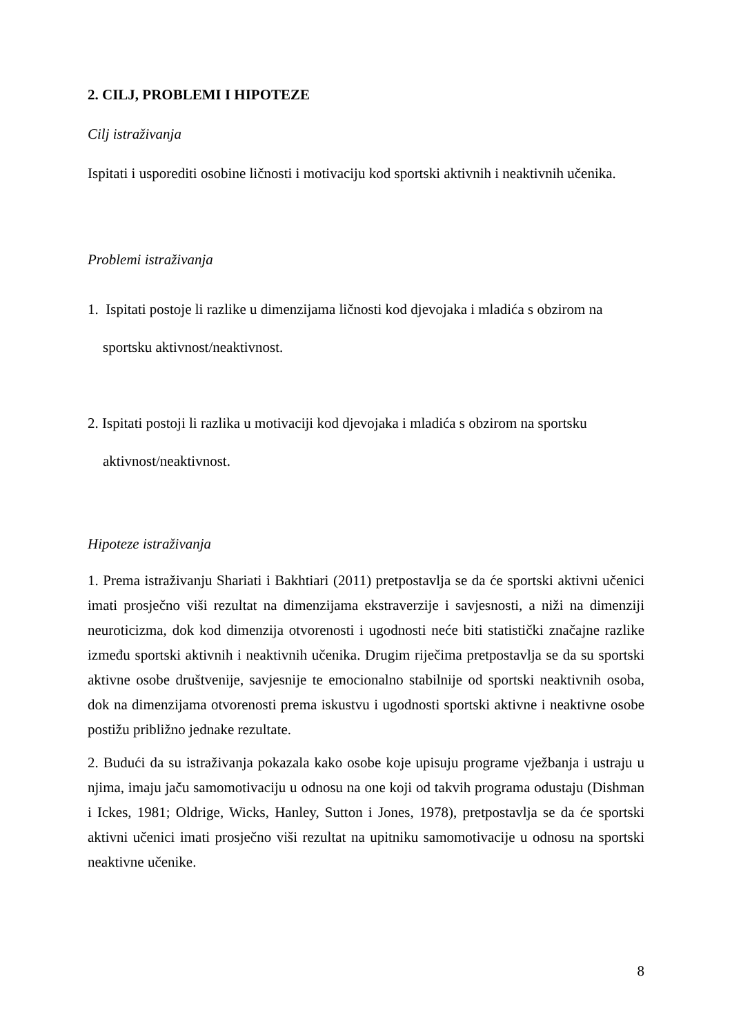2. CILJ, PROBLEMI I HIPOTEZE
Cilj istraživanja
Ispitati i usporediti osobine ličnosti i motivaciju kod sportski aktivnih i neaktivnih učenika.
Problemi istraživanja
1. Ispitati postoje li razlike u dimenzijama ličnosti kod djevojaka i mladića s obzirom na
sportsku aktivnost/neaktivnost.
2. Ispitati postoji li razlika u motivaciji kod djevojaka i mladića s obzirom na sportsku
aktivnost/neaktivnost.
Hipoteze istraživanja
1. Prema istraživanju Shariati i Bakhtiari (2011) pretpostavlja se da će sportski aktivni učenici imati prosječno viši rezultat na dimenzijama ekstraverzije i savjesnosti, a niži na dimenziji neuroticizma, dok kod dimenzija otvorenosti i ugodnosti neće biti statistički značajne razlike između sportski aktivnih i neaktivnih učenika. Drugim riječima pretpostavlja se da su sportski aktivne osobe društvenije, savjesnije te emocionalno stabilnije od sportski neaktivnih osoba, dok na dimenzijama otvorenosti prema iskustvu i ugodnosti sportski aktivne i neaktivne osobe postižu približno jednake rezultate.
2. Budući da su istraživanja pokazala kako osobe koje upisuju programe vježbanja i ustraju u njima, imaju jaču samomotivaciju u odnosu na one koji od takvih programa odustaju (Dishman i Ickes, 1981; Oldrige, Wicks, Hanley, Sutton i Jones, 1978), pretpostavlja se da će sportski aktivni učenici imati prosječno viši rezultat na upitniku samomotivacije u odnosu na sportski neaktivne učenike.
8